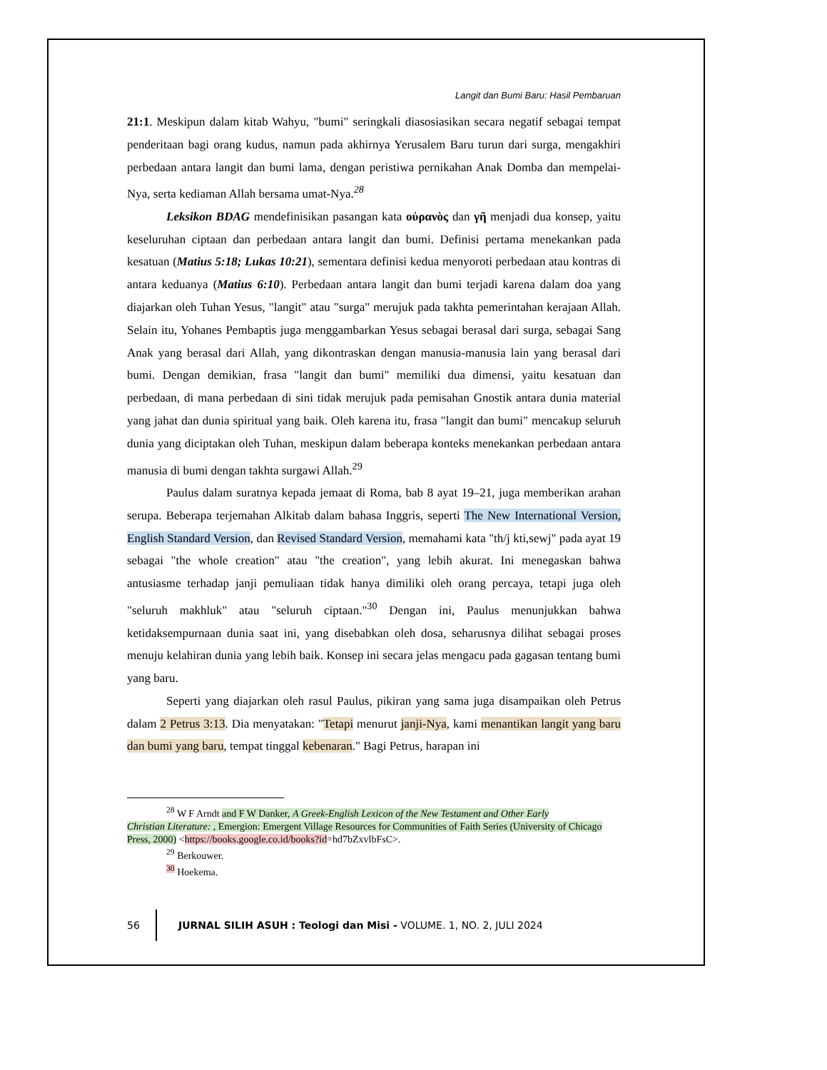Langit dan Bumi Baru: Hasil Pembaruan
21:1. Meskipun dalam kitab Wahyu, "bumi" seringkali diasosiasikan secara negatif sebagai tempat penderitaan bagi orang kudus, namun pada akhirnya Yerusalem Baru turun dari surga, mengakhiri perbedaan antara langit dan bumi lama, dengan peristiwa pernikahan Anak Domba dan mempelai-Nya, serta kediaman Allah bersama umat-Nya.<sup>28</sup>
Leksikon BDAG mendefinisikan pasangan kata οὐρανὸς dan γῆ menjadi dua konsep, yaitu keseluruhan ciptaan dan perbedaan antara langit dan bumi. Definisi pertama menekankan pada kesatuan (Matius 5:18; Lukas 10:21), sementara definisi kedua menyoroti perbedaan atau kontras di antara keduanya (Matius 6:10). Perbedaan antara langit dan bumi terjadi karena dalam doa yang diajarkan oleh Tuhan Yesus, "langit" atau "surga" merujuk pada takhta pemerintahan kerajaan Allah. Selain itu, Yohanes Pembaptis juga menggambarkan Yesus sebagai berasal dari surga, sebagai Sang Anak yang berasal dari Allah, yang dikontraskan dengan manusia-manusia lain yang berasal dari bumi. Dengan demikian, frasa "langit dan bumi" memiliki dua dimensi, yaitu kesatuan dan perbedaan, di mana perbedaan di sini tidak merujuk pada pemisahan Gnostik antara dunia material yang jahat dan dunia spiritual yang baik. Oleh karena itu, frasa "langit dan bumi" mencakup seluruh dunia yang diciptakan oleh Tuhan, meskipun dalam beberapa konteks menekankan perbedaan antara manusia di bumi dengan takhta surgawi Allah.<sup>29</sup>
Paulus dalam suratnya kepada jemaat di Roma, bab 8 ayat 19–21, juga memberikan arahan serupa. Beberapa terjemahan Alkitab dalam bahasa Inggris, seperti The New International Version, English Standard Version, dan Revised Standard Version, memahami kata "th/j kti,sewj" pada ayat 19 sebagai "the whole creation" atau "the creation", yang lebih akurat. Ini menegaskan bahwa antusiasme terhadap janji pemuliaan tidak hanya dimiliki oleh orang percaya, tetapi juga oleh "seluruh makhluk" atau "seluruh ciptaan."<sup>30</sup> Dengan ini, Paulus menunjukkan bahwa ketidaksempurnaan dunia saat ini, yang disebabkan oleh dosa, seharusnya dilihat sebagai proses menuju kelahiran dunia yang lebih baik. Konsep ini secara jelas mengacu pada gagasan tentang bumi yang baru.
Seperti yang diajarkan oleh rasul Paulus, pikiran yang sama juga disampaikan oleh Petrus dalam 2 Petrus 3:13. Dia menyatakan: "Tetapi menurut janji-Nya, kami menantikan langit yang baru dan bumi yang baru, tempat tinggal kebenaran." Bagi Petrus, harapan ini
<sup>28</sup> W F Arndt and F W Danker, A Greek-English Lexicon of the New Testament and Other Early
Christian Literature: , Emergion: Emergent Village Resources for Communities of Faith Series (University of Chicago Press, 2000) <https://books.google.co.id/books?id=hd7bZxvlbFsC>.
<sup>29</sup> Berkouwer.
<sup>30</sup> Hoekema.
56
JURNAL SILIH ASUH : Teologi dan Misi - VOLUME. 1, NO. 2, JULI 2024